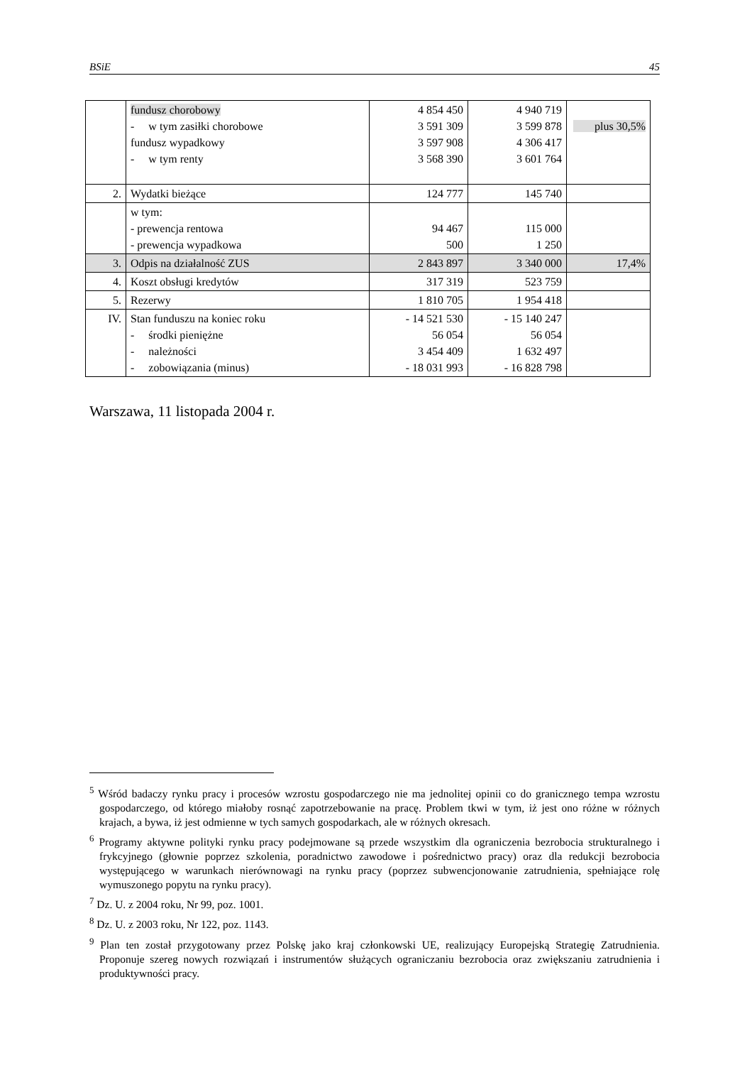BSiE 45
| | fundusz chorobowy - w tym zasiłki chorobowe fundusz wypadkowy - w tym renty | 4 854 450 3 591 309 3 597 908 3 568 390 | 4 940 719 3 599 878 4 306 417 3 601 764 | plus 30,5% |
| 2. | Wydatki bieżące | 124 777 | 145 740 | |
| | w tym: - prewencja rentowa - prewencja wypadkowa | 94 467 500 | 115 000 1 250 | |
| 3. | Odpis na działalność ZUS | 2 843 897 | 3 340 000 | 17,4% |
| 4. | Koszt obsługi kredytów | 317 319 | 523 759 | |
| 5. | Rezerwy | 1 810 705 | 1 954 418 | |
| IV. | Stan funduszu na koniec roku - środki pieniężne - należności - zobowiązania (minus) | - 14 521 530 56 054 3 454 409 - 18 031 993 | - 15 140 247 56 054 1 632 497 - 16 828 798 | |
Warszawa, 11 listopada 2004 r.
<sup>5</sup> Wśród badaczy rynku pracy i procesów wzrostu gospodarczego nie ma jednolitej opinii co do granicznego tempa wzrostu gospodarczego, od którego miałoby rosnąć zapotrzebowanie na pracę. Problem tkwi w tym, iż jest ono różne w różnych krajach, a bywa, iż jest odmienne w tych samych gospodarkach, ale w różnych okresach.
<sup>6</sup> Programy aktywne polityki rynku pracy podejmowane są przede wszystkim dla ograniczenia bezrobocia strukturalnego i frykcyjnego (głownie poprzez szkolenia, poradnictwo zawodowe i pośrednictwo pracy) oraz dla redukcji bezrobocia występującego w warunkach nierównowagi na rynku pracy (poprzez subwencjonowanie zatrudnienia, spełniające rolę wymuszonego popytu na rynku pracy).
<sup>7</sup> Dz. U. z 2004 roku, Nr 99, poz. 1001.
<sup>8</sup> Dz. U. z 2003 roku, Nr 122, poz. 1143.
<sup>9</sup> Plan ten został przygotowany przez Polskę jako kraj członkowski UE, realizujący Europejską Strategię Zatrudnienia. Proponuje szereg nowych rozwiązań i instrumentów służących ograniczaniu bezrobocia oraz zwiększaniu zatrudnienia i produktywności pracy.